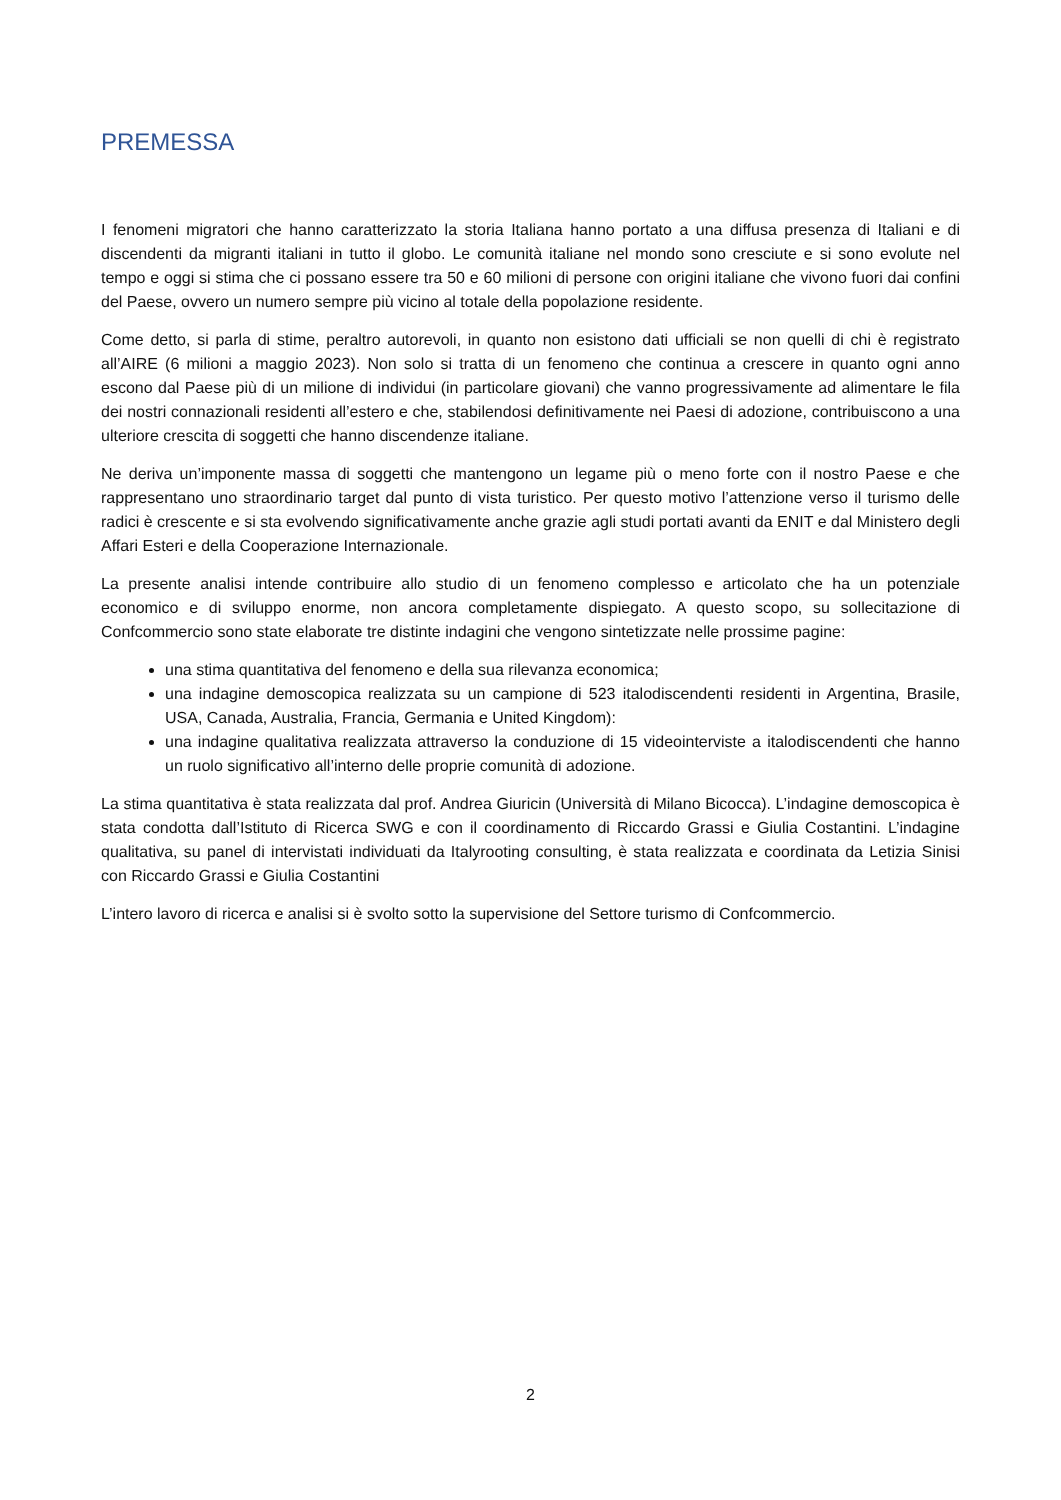PREMESSA
I fenomeni migratori che hanno caratterizzato la storia Italiana hanno portato a una diffusa presenza di Italiani e di discendenti da migranti italiani in tutto il globo. Le comunità italiane nel mondo sono cresciute e si sono evolute nel tempo e oggi si stima che ci possano essere tra 50 e 60 milioni di persone con origini italiane che vivono fuori dai confini del Paese, ovvero un numero sempre più vicino al totale della popolazione residente.
Come detto, si parla di stime, peraltro autorevoli, in quanto non esistono dati ufficiali se non quelli di chi è registrato all’AIRE (6 milioni a maggio 2023). Non solo si tratta di un fenomeno che continua a crescere in quanto ogni anno escono dal Paese più di un milione di individui (in particolare giovani) che vanno progressivamente ad alimentare le fila dei nostri connazionali residenti all’estero e che, stabilendosi definitivamente nei Paesi di adozione, contribuiscono a una ulteriore crescita di soggetti che hanno discendenze italiane.
Ne deriva un’imponente massa di soggetti che mantengono un legame più o meno forte con il nostro Paese e che rappresentano uno straordinario target dal punto di vista turistico. Per questo motivo l’attenzione verso il turismo delle radici è crescente e si sta evolvendo significativamente anche grazie agli studi portati avanti da ENIT e dal Ministero degli Affari Esteri e della Cooperazione Internazionale.
La presente analisi intende contribuire allo studio di un fenomeno complesso e articolato che ha un potenziale economico e di sviluppo enorme, non ancora completamente dispiegato. A questo scopo, su sollecitazione di Confcommercio sono state elaborate tre distinte indagini che vengono sintetizzate nelle prossime pagine:
una stima quantitativa del fenomeno e della sua rilevanza economica;
una indagine demoscopica realizzata su un campione di 523 italodiscendenti residenti in Argentina, Brasile, USA, Canada, Australia, Francia, Germania e United Kingdom):
una indagine qualitativa realizzata attraverso la conduzione di 15 videointerviste a italodiscendenti che hanno un ruolo significativo all’interno delle proprie comunità di adozione.
La stima quantitativa è stata realizzata dal prof. Andrea Giuricin (Università di Milano Bicocca). L’indagine demoscopica è stata condotta dall’Istituto di Ricerca SWG e con il coordinamento di Riccardo Grassi e Giulia Costantini. L’indagine qualitativa, su panel di intervistati individuati da Italyrooting consulting, è stata realizzata e coordinata da Letizia Sinisi con Riccardo Grassi e Giulia Costantini
L’intero lavoro di ricerca e analisi si è svolto sotto la supervisione del Settore turismo di Confcommercio.
2